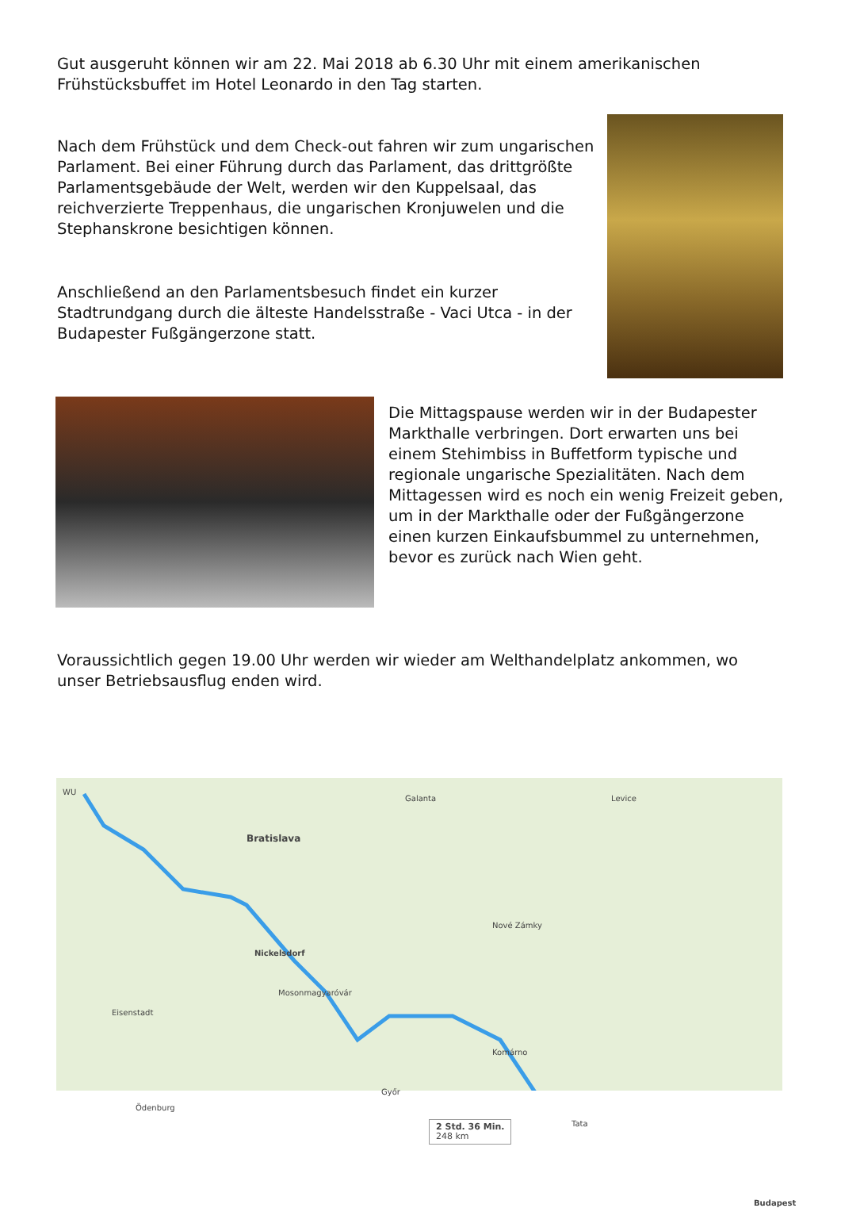Gut ausgeruht können wir am 22. Mai 2018 ab 6.30 Uhr mit einem amerikanischen Frühstücksbuffet im Hotel Leonardo in den Tag starten.
Nach dem Frühstück und dem Check-out fahren wir zum ungarischen Parlament. Bei einer Führung durch das Parlament, das drittgrößte Parlamentsgebäude der Welt, werden wir den Kuppelsaal, das reichverzierte Treppenhaus, die ungarischen Kronjuwelen und die Stephanskrone besichtigen können.
Anschließend an den Parlamentsbesuch findet ein kurzer Stadtrundgang durch die älteste Handelsstraße - Vaci Utca - in der Budapester Fußgängerzone statt.
Die Mittagspause werden wir in der Budapester Markthalle verbringen. Dort erwarten uns bei einem Stehimbiss in Buffetform typische und regionale ungarische Spezialitäten. Nach dem Mittagessen wird es noch ein wenig Freizeit geben, um in der Markthalle oder der Fußgängerzone einen kurzen Einkaufsbummel zu unternehmen, bevor es zurück nach Wien geht.
Voraussichtlich gegen 19.00 Uhr werden wir wieder am Welthandelplatz ankommen, wo unser Betriebsausflug enden wird.
WU
Bratislava
Nickelsdorf
Mosonmagyaróvár
Galanta Levice
Nové Zámky
Komárno
Győr
Tata
Budapest
Ödenburg
Eisenstadt
2 Std. 36 Min.
248 km